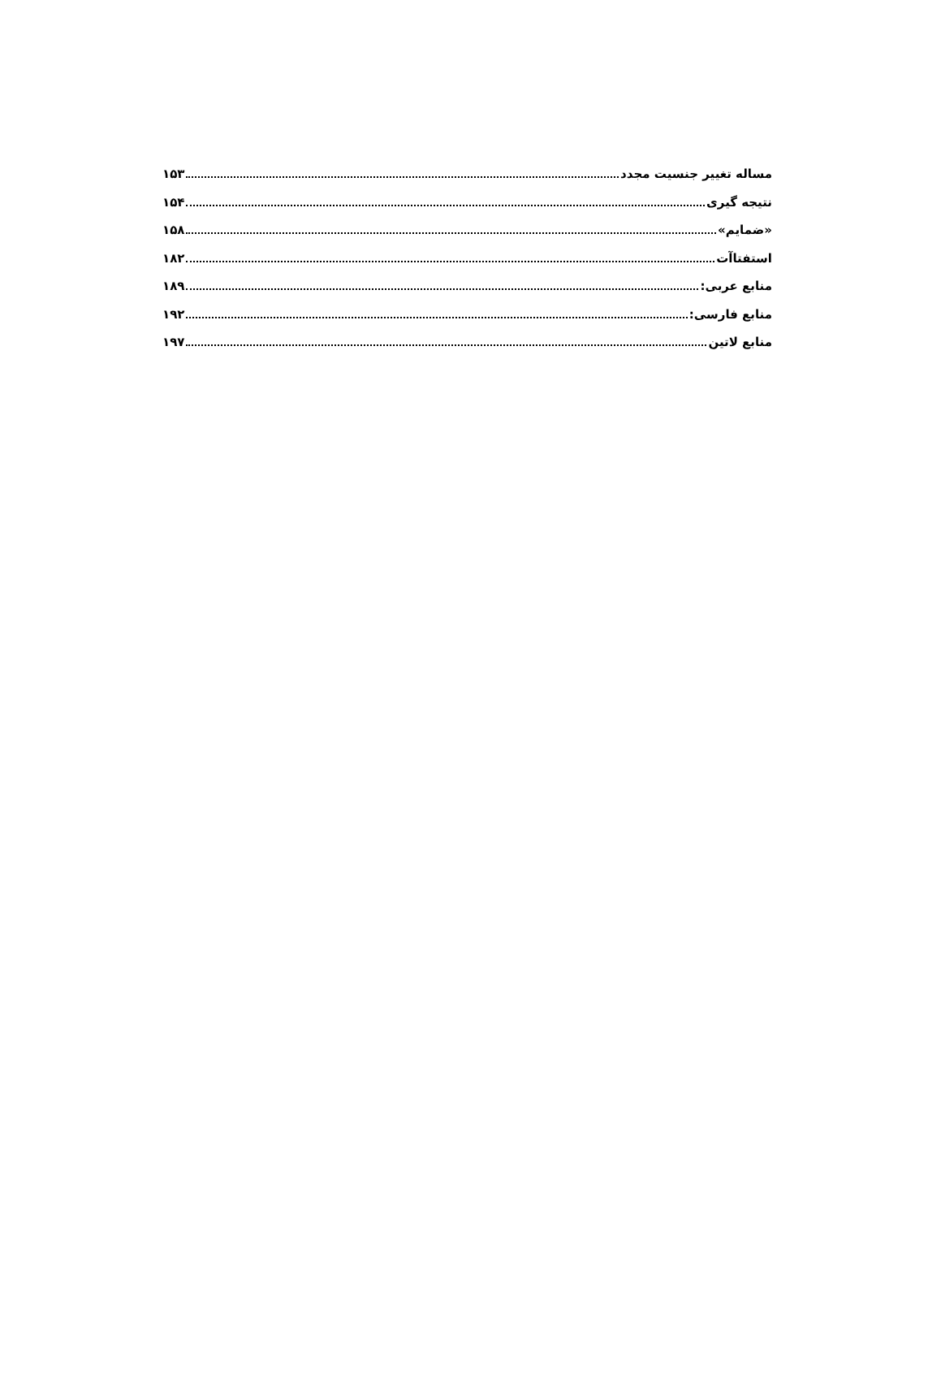مساله تغییر جنسیت مجدد ۱۵۳
نتیجه گیری ۱۵۴
«ضمایم» ۱۵۸
استفتاآت ۱۸۲
منابع عربی: ۱۸۹
منابع فارسی: ۱۹۲
منابع لاتین ۱۹۷